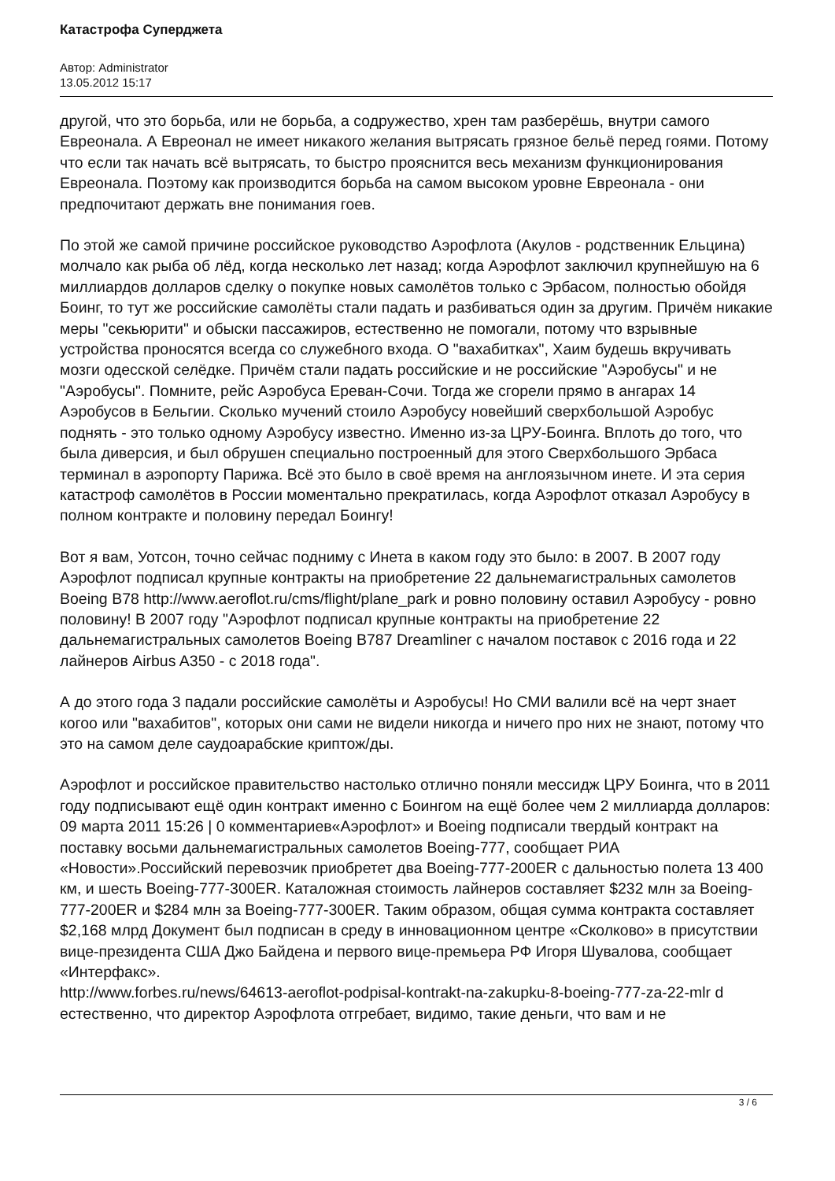Катастрофа Суперджета
Автор: Administrator
13.05.2012 15:17
другой, что это борьба, или не борьба, а содружество, хрен там разберёшь, внутри самого Евреонала. А Евреонал не имеет никакого желания вытрясать грязное бельё перед гоями. Потому что если так начать всё вытрясать, то быстро прояснится весь механизм функционирования Евреонала. Поэтому как производится борьба на самом высоком уровне Евреонала - они предпочитают держать вне понимания гоев.
По этой же самой причине российское руководство Аэрофлота (Акулов - родственник Ельцина) молчало как рыба об лёд, когда несколько лет назад; когда Аэрофлот заключил крупнейшую на 6 миллиардов долларов сделку о покупке новых самолётов только с Эрбасом, полностью обойдя Боинг, то тут же российские самолёты стали падать и разбиваться один за другим. Причём никакие меры "секьюрити" и обыски пассажиров, естественно не помогали, потому что взрывные устройства проносятся всегда со служебного входа. О "вахабитках", Хаим будешь вкручивать мозги одесской селёдке. Причём стали падать российские и не российские "Аэробусы" и не "Аэробусы". Помните, рейс Аэробуса Ереван-Сочи. Тогда же сгорели прямо в ангарах 14 Аэробусов в Бельгии. Сколько мучений стоило Аэробусу новейший сверхбольшой Аэробус поднять - это только одному Аэробусу известно. Именно из-за ЦРУ-Боинга. Вплоть до того, что была диверсия, и был обрушен специально построенный для этого Сверхбольшого Эрбаса терминал в аэропорту Парижа. Всё это было в своё время на англоязычном инете. И эта серия катастроф самолётов в России моментально прекратилась, когда Аэрофлот отказал Аэробусу в полном контракте и половину передал Боингу!
Вот я вам, Уотсон, точно сейчас подниму с Инета в каком году это было: в 2007. В 2007 году Аэрофлот подписал крупные контракты на приобретение 22 дальнемагистральных самолетов Boeing B78 http://www.aeroflot.ru/cms/flight/plane_park и ровно половину оставил Аэробусу - ровно половину! В 2007 году "Аэрофлот подписал крупные контракты на приобретение 22 дальнемагистральных самолетов Boeing B787 Dreamliner с началом поставок с 2016 года и 22 лайнеров Airbus A350 - с 2018 года".
А до этого года 3 падали российские самолёты и Аэробусы! Но СМИ валили всё на черт знает когоо или "вахабитов", которых они сами не видели никогда и ничего про них не знают, потому что это на самом деле саудоарабские криптож/ды.
Аэрофлот и российское правительство настолько отлично поняли мессидж ЦРУ Боинга, что в 2011 году подписывают ещё один контракт именно с Боингом на ещё более чем 2 миллиарда долларов: 09 марта 2011 15:26 | 0 комментариев«Аэрофлот» и Boeing подписали твердый контракт на поставку восьми дальнемагистральных самолетов Boeing-777, сообщает РИА «Новости».Российский перевозчик приобретет два Boeing-777-200ER с дальностью полета 13 400 км, и шесть Boeing-777-300ER. Каталожная стоимость лайнеров составляет $232 млн за Boeing-777-200ER и $284 млн за Boeing-777-300ER. Таким образом, общая сумма контракта составляет $2,168 млрд Документ был подписан в среду в инновационном центре «Сколково» в присутствии вице-президента США Джо Байдена и первого вице-премьера РФ Игоря Шувалова, сообщает «Интерфакс».
http://www.forbes.ru/news/64613-aeroflot-podpisal-kontrakt-na-zakupku-8-boeing-777-za-22-mlr d естественно, что директор Аэрофлота отгребает, видимо, такие деньги, что вам и не
3 / 6